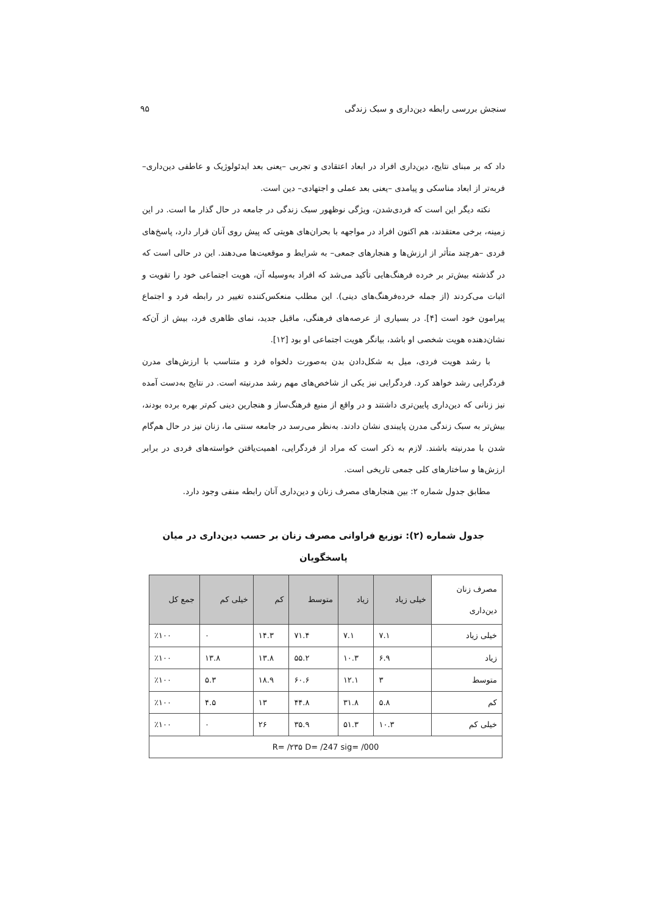سنجش بررسی رابطه دین‌داری و سبک زندگی ۹۵
داد که بر مبنای نتایج، دین‌داری افراد در ابعاد اعتقادی و تجربی –یعنی بعد ایدئولوژیک و عاطفی دین‌داری– فربه‌تر از ابعاد مناسکی و پیامدی –یعنی بعد عملی و اجتهادی– دین است.
نکته دیگر این است که فردی‌شدن، ویژگی نوظهور سبک زندگی در جامعه در حال گذار ما است. در این زمینه، برخی معتقدند، هم اکنون افراد در مواجهه با بحران‌های هویتی که پیش روی آنان قرار دارد، پاسخ‌های فردی –هرچند متأثر از ارزش‌ها و هنجارهای جمعی– به شرایط و موقعیت‌ها می‌دهند. این در حالی است که در گذشته بیش‌تر بر خرده فرهنگ‌هایی تأکید می‌شد که افراد به‌وسیله آن، هویت اجتماعی خود را تقویت و اثبات می‌کردند (از جمله خرده‌فرهنگ‌های دینی). این مطلب منعکس‌کننده تغییر در رابطه فرد و اجتماع پیرامون خود است [۴]. در بسیاری از عرصه‌های فرهنگی، ماقبل جدید، نمای ظاهری فرد، بیش از آن‌که نشان‌دهنده هویت شخصی او باشد، بیانگر هویت اجتماعی او بود [۱۲].
با رشد هویت فردی، میل به شکل‌دادن بدن به‌صورت دلخواه فرد و متناسب با ارزش‌های مدرن فردگرایی رشد خواهد کرد. فردگرایی نیز یکی از شاخص‌های مهم رشد مدرنیته است. در نتایج به‌دست آمده نیز زنانی که دین‌داری پایین‌تری داشتند و در واقع از منبع فرهنگ‌ساز و هنجارین دینی کم‌تر بهره برده بودند، بیش‌تر به سبک زندگی مدرن پایبندی نشان دادند. به‌نظر می‌رسد در جامعه سنتی ما، زنان نیز در حال هم‌گام شدن با مدرنیته باشند. لازم به ذکر است که مراد از فردگرایی، اهمیت‌یافتن خواسته‌های فردی در برابر ارزش‌ها و ساختارهای کلی جمعی تاریخی است.
مطابق جدول شماره ۲: بین هنجارهای مصرف زنان و دین‌داری آنان رابطه منفی وجود دارد.
جدول شماره (۲): توزیع فراوانی مصرف زنان بر حسب دین‌داری در میان پاسخگویان
| مصرف زنان دین‌داری | خیلی زیاد | زیاد | متوسط | کم | خیلی کم | جمع کل |
| --- | --- | --- | --- | --- | --- | --- |
| خیلی زیاد | ۷.۱ | ۷.۱ | ۷۱.۴ | ۱۴.۳ | ۰ | ٪۱۰۰ |
| زیاد | ۶.۹ | ۱۰.۳ | ۵۵.۲ | ۱۳.۸ | ۱۳.۸ | ٪۱۰۰ |
| متوسط | ۳ | ۱۲.۱ | ۶۰.۶ | ۱۸.۹ | ۵.۳ | ٪۱۰۰ |
| کم | ۵.۸ | ۳۱.۸ | ۴۴.۸ | ۱۳ | ۴.۵ | ٪۱۰۰ |
| خیلی کم | ۱۰.۳ | ۵۱.۳ | ۳۵.۹ | ۲۶ | ۰ | ٪۱۰۰ |
| R= /۲۳۵ D= /247 sig= /000 | | | | | | |